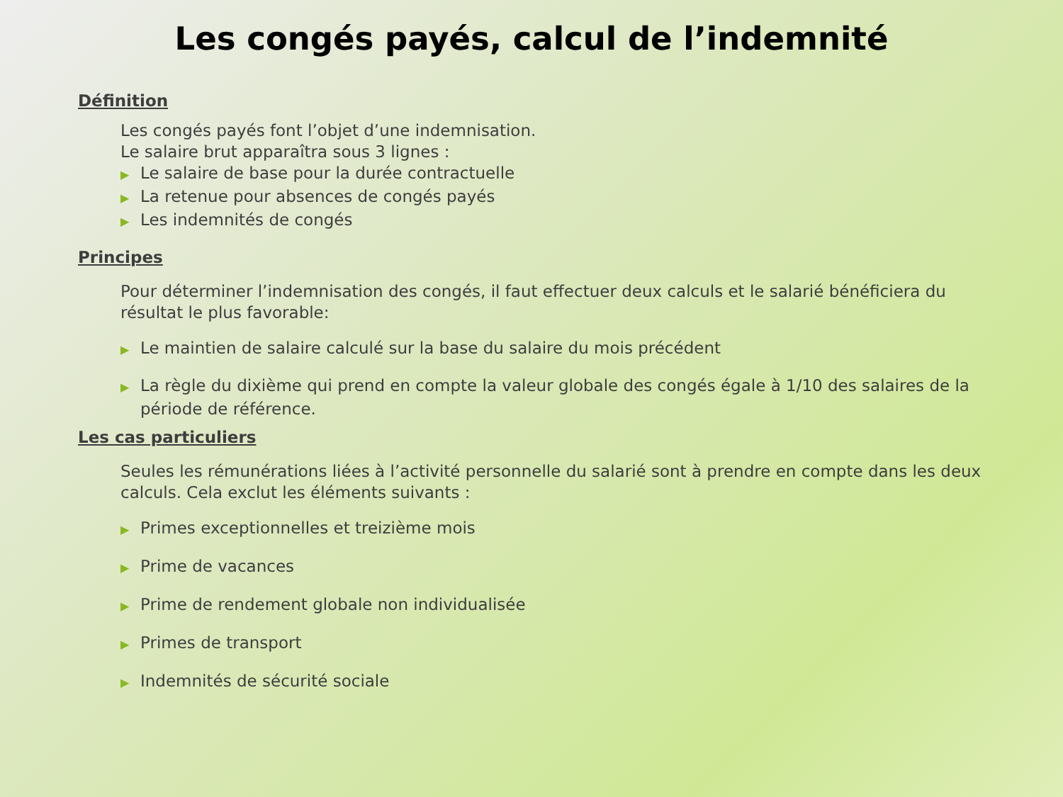Les congés payés, calcul de l’indemnité
Définition
Les congés payés font l’objet d’une indemnisation.
Le salaire brut apparaîtra sous 3 lignes :
▶ Le salaire de base pour la durée contractuelle
▶ La retenue pour absences de congés payés
▶ Les indemnités de congés
Principes
Pour déterminer l’indemnisation des congés, il faut effectuer deux calculs et le salarié bénéficiera du résultat le plus favorable:
▶ Le maintien de salaire calculé sur la base du salaire du mois précédent
▶ La règle du dixième qui prend en compte la valeur globale des congés égale à 1/10 des salaires de la période de référence.
Les cas particuliers
Seules les rémunérations liées à l’activité personnelle du salarié sont à prendre en compte dans les deux calculs. Cela exclut les éléments suivants :
▶ Primes exceptionnelles et treizième mois
▶ Prime de vacances
▶ Prime de rendement globale non individualisée
▶ Primes de transport
▶ Indemnités de sécurité sociale